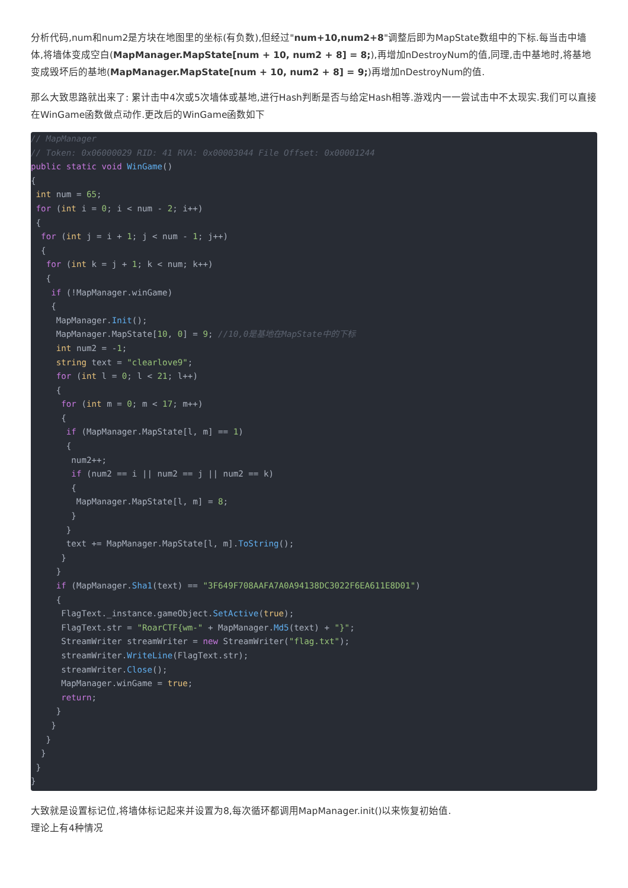分析代码,num和num2是方块在地图里的坐标(有负数),但经过"num+10,num2+8"调整后即为MapState数组中的下标.每当击中墙体,将墙体变成空白(MapManager.MapState[num + 10, num2 + 8] = 8;),再增加nDestroyNum的值,同理,击中基地时,将基地变成毁坏后的基地(MapManager.MapState[num + 10, num2 + 8] = 9;)再增加nDestroyNum的值.
那么大致思路就出来了: 累计击中4次或5次墙体或基地,进行Hash判断是否与给定Hash相等.游戏内一一尝试击中不太现实.我们可以直接在WinGame函数做点动作.更改后的WinGame函数如下
// MapManager
// Token: 0x06000029 RID: 41 RVA: 0x00003044 File Offset: 0x00001244
public static void WinGame()
{
 int num = 65;
 for (int i = 0; i < num - 2; i++)
 {
  for (int j = i + 1; j < num - 1; j++)
  {
   for (int k = j + 1; k < num; k++)
   {
    if (!MapManager.winGame)
    {
     MapManager.Init();
     MapManager.MapState[10, 0] = 9; //10,0是基地在MapState中的下标
     int num2 = -1;
     string text = "clearlove9";
     for (int l = 0; l < 21; l++)
     {
      for (int m = 0; m < 17; m++)
      {
       if (MapManager.MapState[l, m] == 1)
       {
        num2++;
        if (num2 == i || num2 == j || num2 == k)
        {
         MapManager.MapState[l, m] = 8;
        }
       }
       text += MapManager.MapState[l, m].ToString();
      }
     }
     if (MapManager.Sha1(text) == "3F649F708AAFA7A0A94138DC3022F6EA611E8D01")
     {
      FlagText._instance.gameObject.SetActive(true);
      FlagText.str = "RoarCTF{wm-" + MapManager.Md5(text) + "}";
      StreamWriter streamWriter = new StreamWriter("flag.txt");
      streamWriter.WriteLine(FlagText.str);
      streamWriter.Close();
      MapManager.winGame = true;
      return;
     }
    }
   }
  }
 }
}
大致就是设置标记位,将墙体标记起来并设置为8,每次循环都调用MapManager.init()以来恢复初始值.
理论上有4种情况